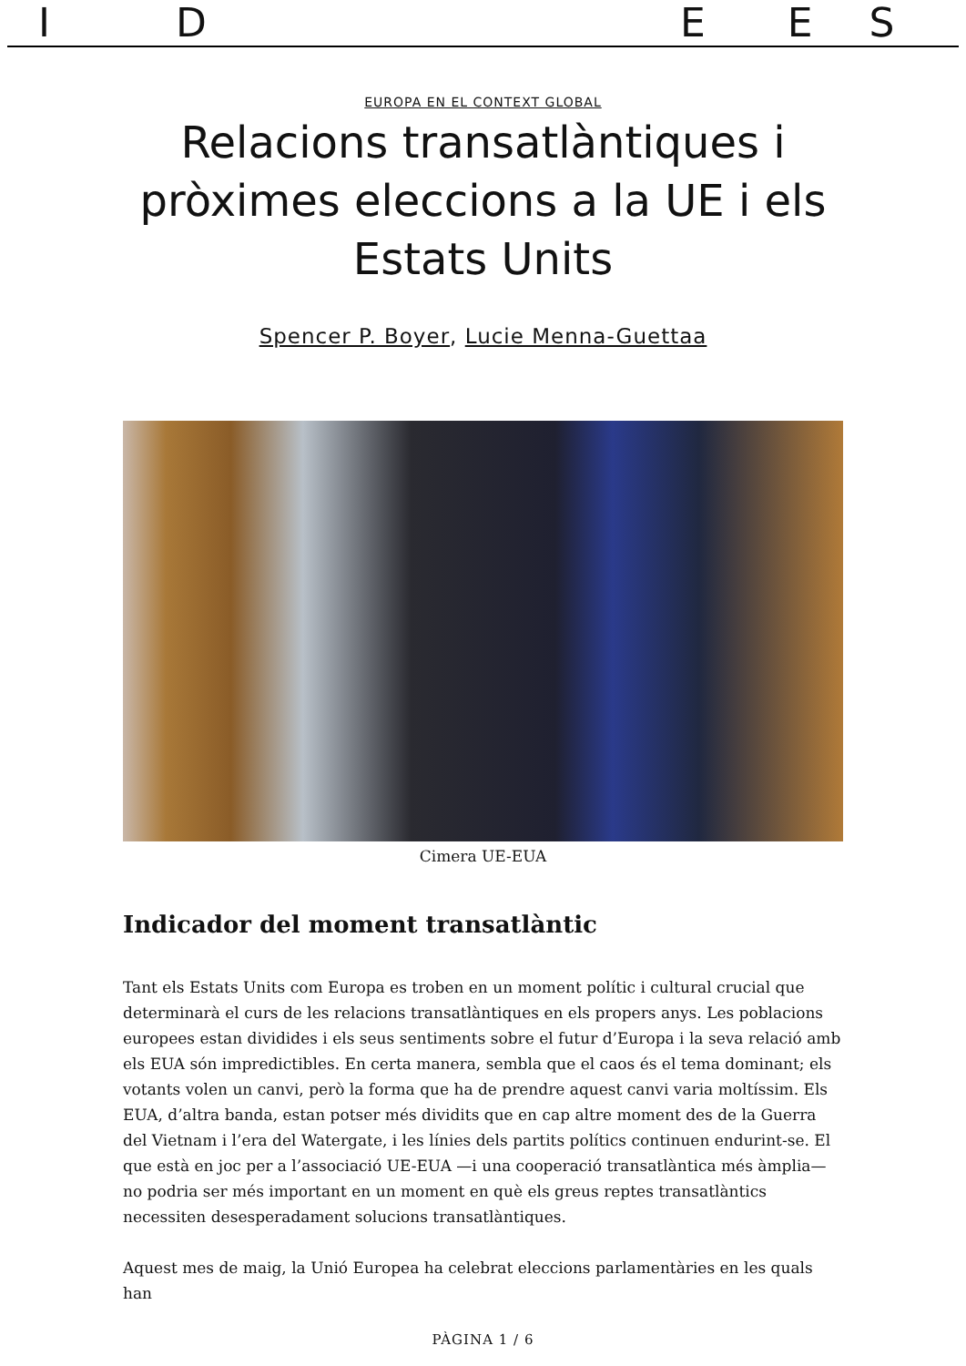IDEES
EUROPA EN EL CONTEXT GLOBAL
Relacions transatlàntiques i pròximes eleccions a la UE i els Estats Units
Spencer P. Boyer, Lucie Menna-Guettaa
Cimera UE-EUA
Indicador del moment transatlàntic
Tant els Estats Units com Europa es troben en un moment polític i cultural crucial que determinarà el curs de les relacions transatlàntiques en els propers anys. Les poblacions europees estan dividides i els seus sentiments sobre el futur d’Europa i la seva relació amb els EUA són impredictibles. En certa manera, sembla que el caos és el tema dominant; els votants volen un canvi, però la forma que ha de prendre aquest canvi varia moltíssim. Els EUA, d’altra banda, estan potser més dividits que en cap altre moment des de la Guerra del Vietnam i l’era del Watergate, i les línies dels partits polítics continuen endurint-se. El que està en joc per a l’associació UE-EUA —i una cooperació transatlàntica més àmplia— no podria ser més important en un moment en què els greus reptes transatlàntics necessiten desesperadament solucions transatlàntiques.
Aquest mes de maig, la Unió Europea ha celebrat eleccions parlamentàries en les quals han
PÀGINA 1 / 6